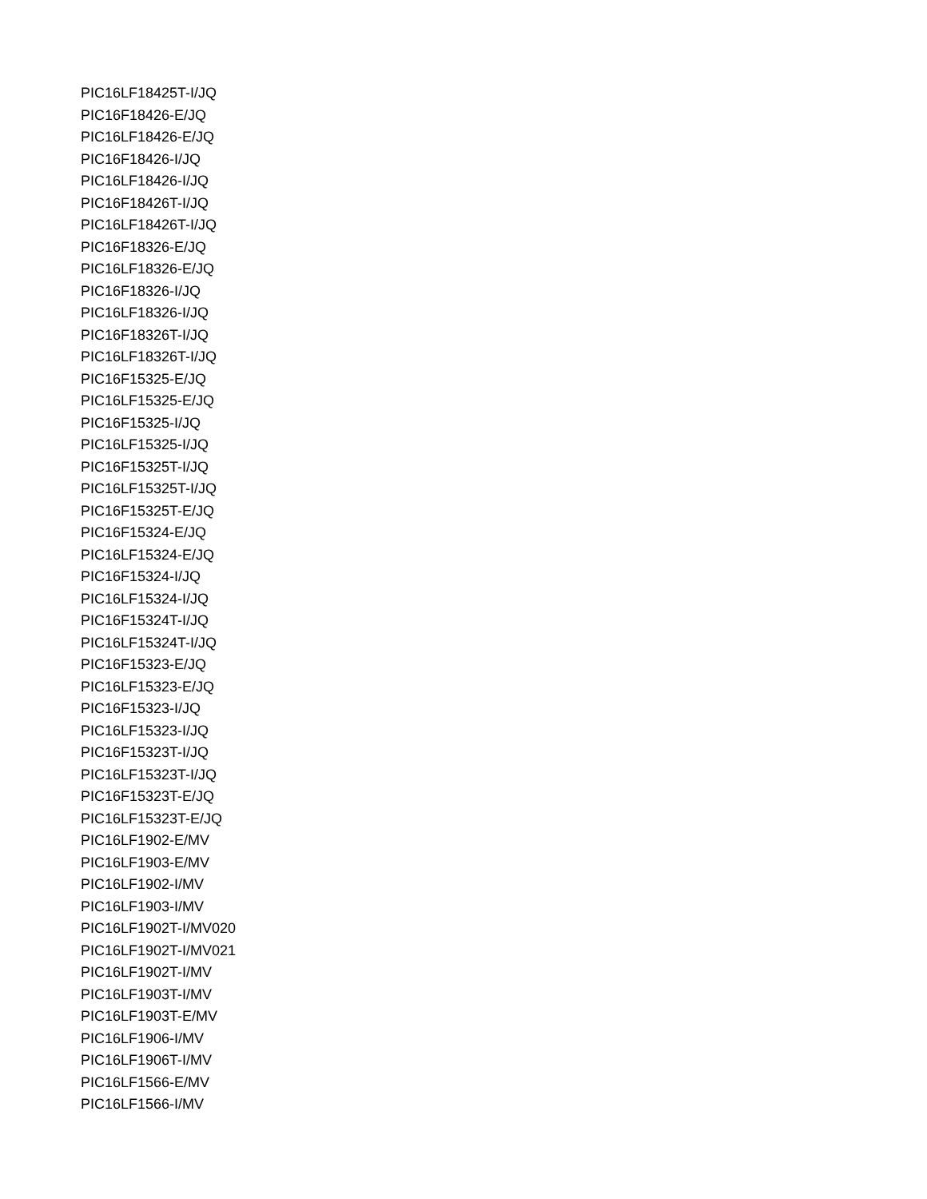PIC16LF18425T-I/JQ
PIC16F18426-E/JQ
PIC16LF18426-E/JQ
PIC16F18426-I/JQ
PIC16LF18426-I/JQ
PIC16F18426T-I/JQ
PIC16LF18426T-I/JQ
PIC16F18326-E/JQ
PIC16LF18326-E/JQ
PIC16F18326-I/JQ
PIC16LF18326-I/JQ
PIC16F18326T-I/JQ
PIC16LF18326T-I/JQ
PIC16F15325-E/JQ
PIC16LF15325-E/JQ
PIC16F15325-I/JQ
PIC16LF15325-I/JQ
PIC16F15325T-I/JQ
PIC16LF15325T-I/JQ
PIC16F15325T-E/JQ
PIC16F15324-E/JQ
PIC16LF15324-E/JQ
PIC16F15324-I/JQ
PIC16LF15324-I/JQ
PIC16F15324T-I/JQ
PIC16LF15324T-I/JQ
PIC16F15323-E/JQ
PIC16LF15323-E/JQ
PIC16F15323-I/JQ
PIC16LF15323-I/JQ
PIC16F15323T-I/JQ
PIC16LF15323T-I/JQ
PIC16F15323T-E/JQ
PIC16LF15323T-E/JQ
PIC16LF1902-E/MV
PIC16LF1903-E/MV
PIC16LF1902-I/MV
PIC16LF1903-I/MV
PIC16LF1902T-I/MV020
PIC16LF1902T-I/MV021
PIC16LF1902T-I/MV
PIC16LF1903T-I/MV
PIC16LF1903T-E/MV
PIC16LF1906-I/MV
PIC16LF1906T-I/MV
PIC16LF1566-E/MV
PIC16LF1566-I/MV